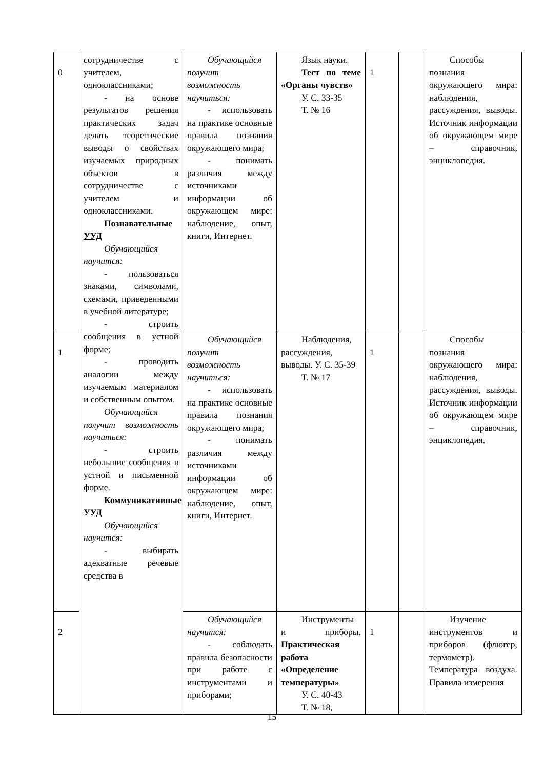| 0 | сотрудничестве с учителем, одноклассниками; - на основе результатов решения практических задач делать теоретические выводы о свойствах изучаемых природных объектов в сотрудничестве с учителем и одноклассниками. Познавательные УУД Обучающийся научится: - пользоваться знаками, символами, схемами, приведенными в учебной литературе; - строить сообщения в устной форме; - проводить аналогии между изучаемым материалом и собственным опытом. Обучающийся получит возможность научиться: - строить небольшие сообщения в устной и письменной форме. Коммуникативные УУД Обучающийся научится: - выбирать адекватные речевые средства в | Обучающийся получит возможность научиться: - использовать на практике основные правила познания окружающего мира; - понимать различия между источниками информации об окружающем мире: наблюдение, опыт, книги, Интернет. | Язык науки. Тест по теме «Органы чувств» У. С. 33-35 Т. № 16 | 1 | | Способы познания окружающего мира: наблюдения, рассуждения, выводы. Источник информации об окружающем мире – справочник, энциклопедия. |
| 1 | | Обучающийся получит возможность научиться: - использовать на практике основные правила познания окружающего мира; - понимать различия между источниками информации об окружающем мире: наблюдение, опыт, книги, Интернет. | Наблюдения, рассуждения, выводы. У. С. 35-39 Т. № 17 | 1 | | Способы познания окружающего мира: наблюдения, рассуждения, выводы. Источник информации об окружающем мире – справочник, энциклопедия. |
| 2 | | Обучающийся научится: - соблюдать правила безопасности при работе с инструментами и приборами; | Инструменты и приборы. Практическая работа «Определение температуры» У. С. 40-43 Т. № 18, | 1 | | Изучение инструментов и приборов (флюгер, термометр). Температура воздуха. Правила измерения |
15